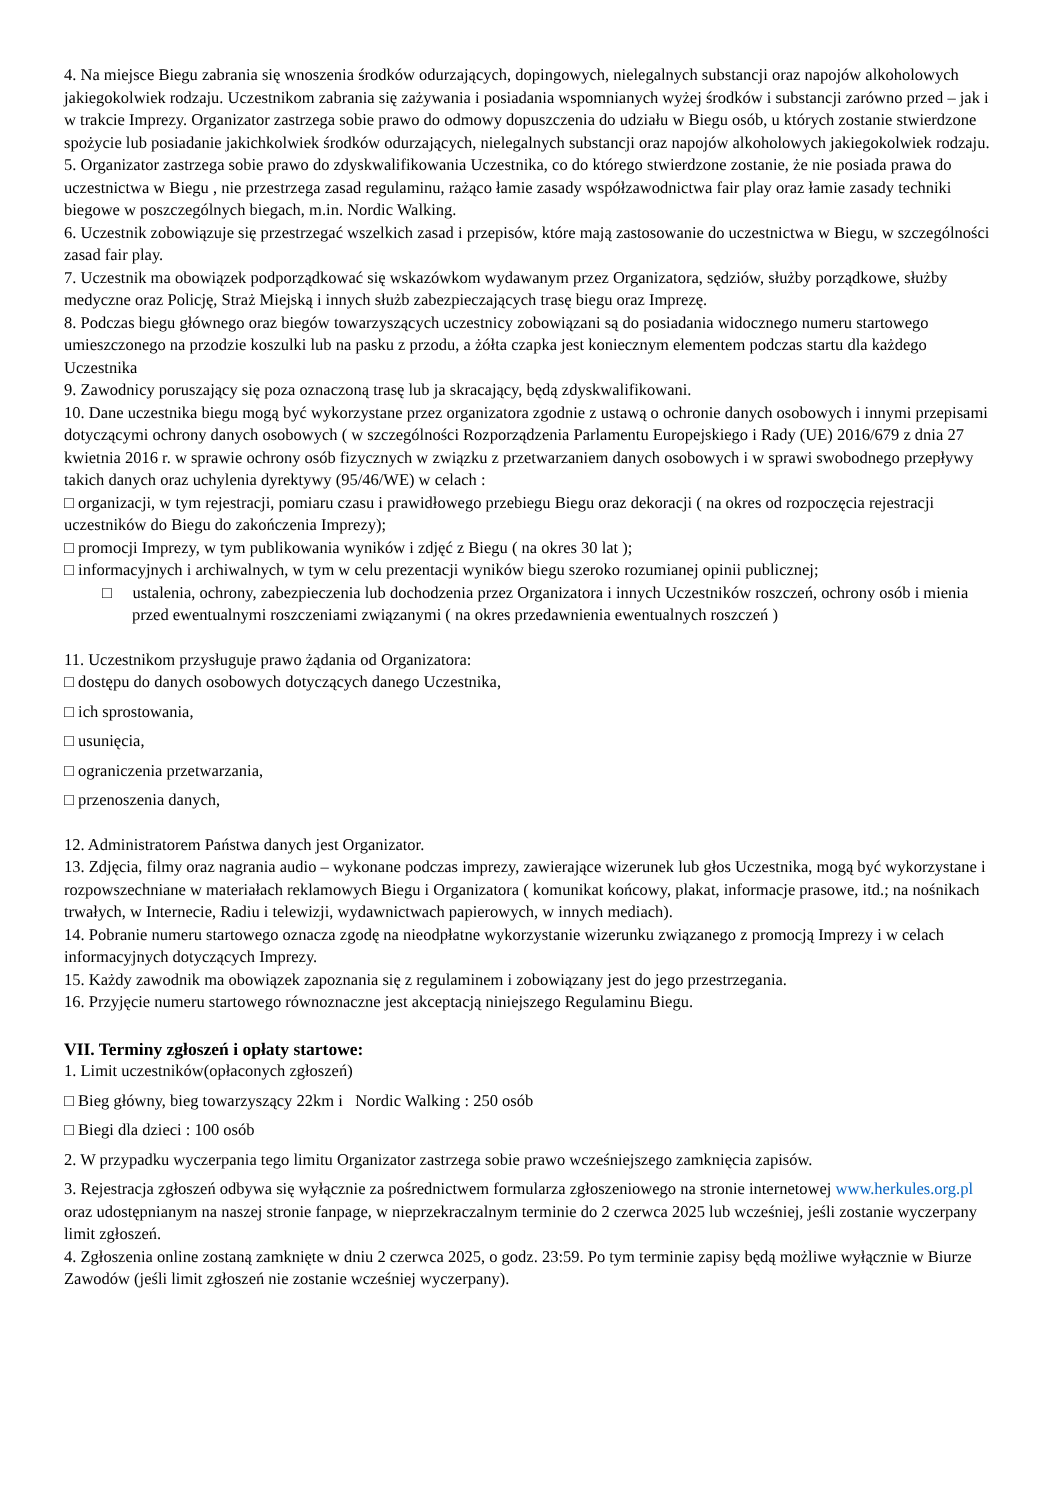4. Na miejsce Biegu zabrania się wnoszenia środków odurzających, dopingowych, nielegalnych substancji oraz napojów alkoholowych jakiegokolwiek rodzaju. Uczestnikom zabrania się zażywania i posiadania wspomnianych wyżej środków i substancji zarówno przed – jak i w trakcie Imprezy. Organizator zastrzega sobie prawo do odmowy dopuszczenia do udziału w Biegu osób, u których zostanie stwierdzone spożycie lub posiadanie jakichkolwiek środków odurzających, nielegalnych substancji oraz napojów alkoholowych jakiegokolwiek rodzaju.
5. Organizator zastrzega sobie prawo do zdyskwalifikowania Uczestnika, co do którego stwierdzone zostanie, że nie posiada prawa do uczestnictwa w Biegu , nie przestrzega zasad regulaminu, rażąco łamie zasady współzawodnictwa fair play oraz łamie zasady techniki biegowe w poszczególnych biegach, m.in. Nordic Walking.
6. Uczestnik zobowiązuje się przestrzegać wszelkich zasad i przepisów, które mają zastosowanie do uczestnictwa w Biegu, w szczególności zasad fair play.
7. Uczestnik ma obowiązek podporządkować się wskazówkom wydawanym przez Organizatora, sędziów, służby porządkowe, służby medyczne oraz Policję, Straż Miejską i innych służb zabezpieczających trasę biegu oraz Imprezę.
8. Podczas biegu głównego oraz biegów towarzyszących uczestnicy zobowiązani są do posiadania widocznego numeru startowego umieszczonego na przodzie koszulki lub na pasku z przodu, a żółta czapka jest koniecznym elementem podczas startu dla każdego Uczestnika
9. Zawodnicy poruszający się poza oznaczoną trasę lub ja skracający, będą zdyskwalifikowani.
10. Dane uczestnika biegu mogą być wykorzystane przez organizatora zgodnie z ustawą o ochronie danych osobowych i innymi przepisami dotyczącymi ochrony danych osobowych ( w szczególności Rozporządzenia Parlamentu Europejskiego i Rady (UE) 2016/679 z dnia 27 kwietnia 2016 r. w sprawie ochrony osób fizycznych w związku z przetwarzaniem danych osobowych i w sprawi swobodnego przepływy takich danych oraz uchylenia dyrektywy (95/46/WE) w celach :
□ organizacji, w tym rejestracji, pomiaru czasu i prawidłowego przebiegu Biegu oraz dekoracji ( na okres od rozpoczęcia rejestracji uczestników do Biegu do zakończenia Imprezy);
□ promocji Imprezy, w tym publikowania wyników i zdjęć z Biegu ( na okres 30 lat );
□ informacyjnych i archiwalnych, w tym w celu prezentacji wyników biegu szeroko rozumianej opinii publicznej;
□ ustalenia, ochrony, zabezpieczenia lub dochodzenia przez Organizatora i innych Uczestników roszczeń, ochrony osób i mienia przed ewentualnymi roszczeniami związanymi ( na okres przedawnienia ewentualnych roszczeń )
11. Uczestnikom przysługuje prawo żądania od Organizatora:
□ dostępu do danych osobowych dotyczących danego Uczestnika,
□ ich sprostowania,
□ usunięcia,
□ ograniczenia przetwarzania,
□ przenoszenia danych,
12. Administratorem Państwa danych jest Organizator.
13. Zdjęcia, filmy oraz nagrania audio – wykonane podczas imprezy, zawierające wizerunek lub głos Uczestnika, mogą być wykorzystane i rozpowszechniane w materiałach reklamowych Biegu i Organizatora ( komunikat końcowy, plakat, informacje prasowe, itd.; na nośnikach trwałych, w Internecie, Radiu i telewizji, wydawnictwach papierowych, w innych mediach).
14. Pobranie numeru startowego oznacza zgodę na nieodpłatne wykorzystanie wizerunku związanego z promocją Imprezy i w celach informacyjnych dotyczących Imprezy.
15. Każdy zawodnik ma obowiązek zapoznania się z regulaminem i zobowiązany jest do jego przestrzegania.
16. Przyjęcie numeru startowego równoznaczne jest akceptacją niniejszego Regulaminu Biegu.
VII. Terminy zgłoszeń i opłaty startowe:
1. Limit uczestników(opłaconych zgłoszeń)
□ Bieg główny, bieg towarzyszący 22km i Nordic Walking : 250 osób
□ Biegi dla dzieci : 100 osób
2. W przypadku wyczerpania tego limitu Organizator zastrzega sobie prawo wcześniejszego zamknięcia zapisów.
3. Rejestracja zgłoszeń odbywa się wyłącznie za pośrednictwem formularza zgłoszeniowego na stronie internetowej www.herkules.org.pl oraz udostępnianym na naszej stronie fanpage, w nieprzekraczalnym terminie do 2 czerwca 2025 lub wcześniej, jeśli zostanie wyczerpany limit zgłoszeń.
4. Zgłoszenia online zostaną zamknięte w dniu 2 czerwca 2025, o godz. 23:59. Po tym terminie zapisy będą możliwe wyłącznie w Biurze Zawodów (jeśli limit zgłoszeń nie zostanie wcześniej wyczerpany).